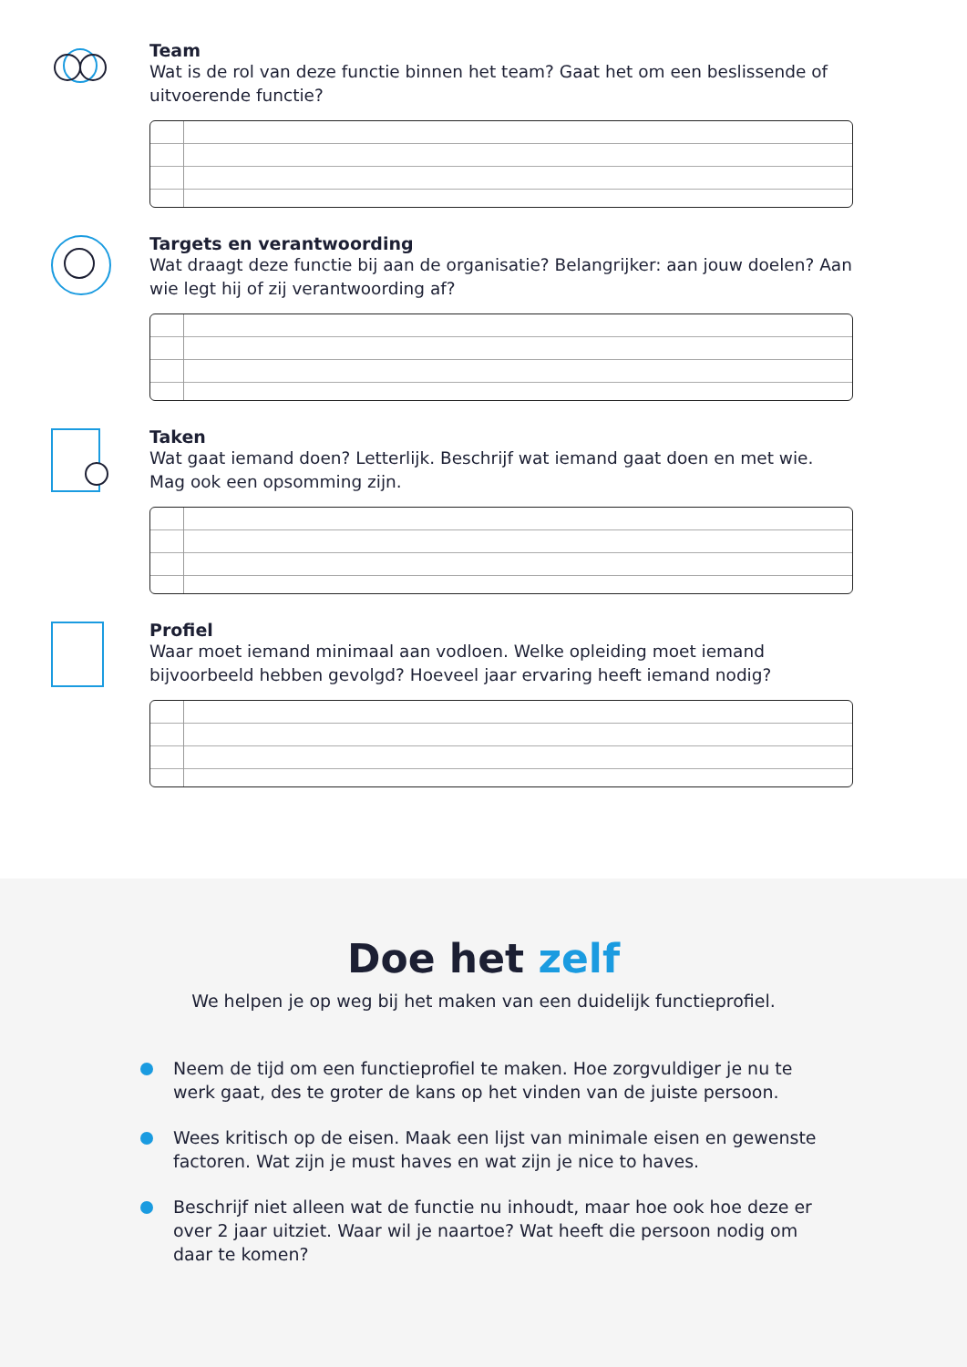Team
Wat is de rol van deze functie binnen het team? Gaat het om een beslissende of uitvoerende functie?
Targets en verantwoording
Wat draagt deze functie bij aan de organisatie? Belangrijker: aan jouw doelen? Aan wie legt hij of zij verantwoording af?
Taken
Wat gaat iemand doen? Letterlijk. Beschrijf wat iemand gaat doen en met wie. Mag ook een opsomming zijn.
Profiel
Waar moet iemand minimaal aan vodloen. Welke opleiding moet iemand bijvoorbeeld hebben gevolgd? Hoeveel jaar ervaring heeft iemand nodig?
Doe het zelf
We helpen je op weg bij het maken van een duidelijk functieprofiel.
Neem de tijd om een functieprofiel te maken. Hoe zorgvuldiger je nu te werk gaat, des te groter de kans op het vinden van de juiste persoon.
Wees kritisch op de eisen. Maak een lijst van minimale eisen en gewenste factoren. Wat zijn je must haves en wat zijn je nice to haves.
Beschrijf niet alleen wat de functie nu inhoudt, maar hoe ook hoe deze er over 2 jaar uitziet. Waar wil je naartoe? Wat heeft die persoon nodig om daar te komen?